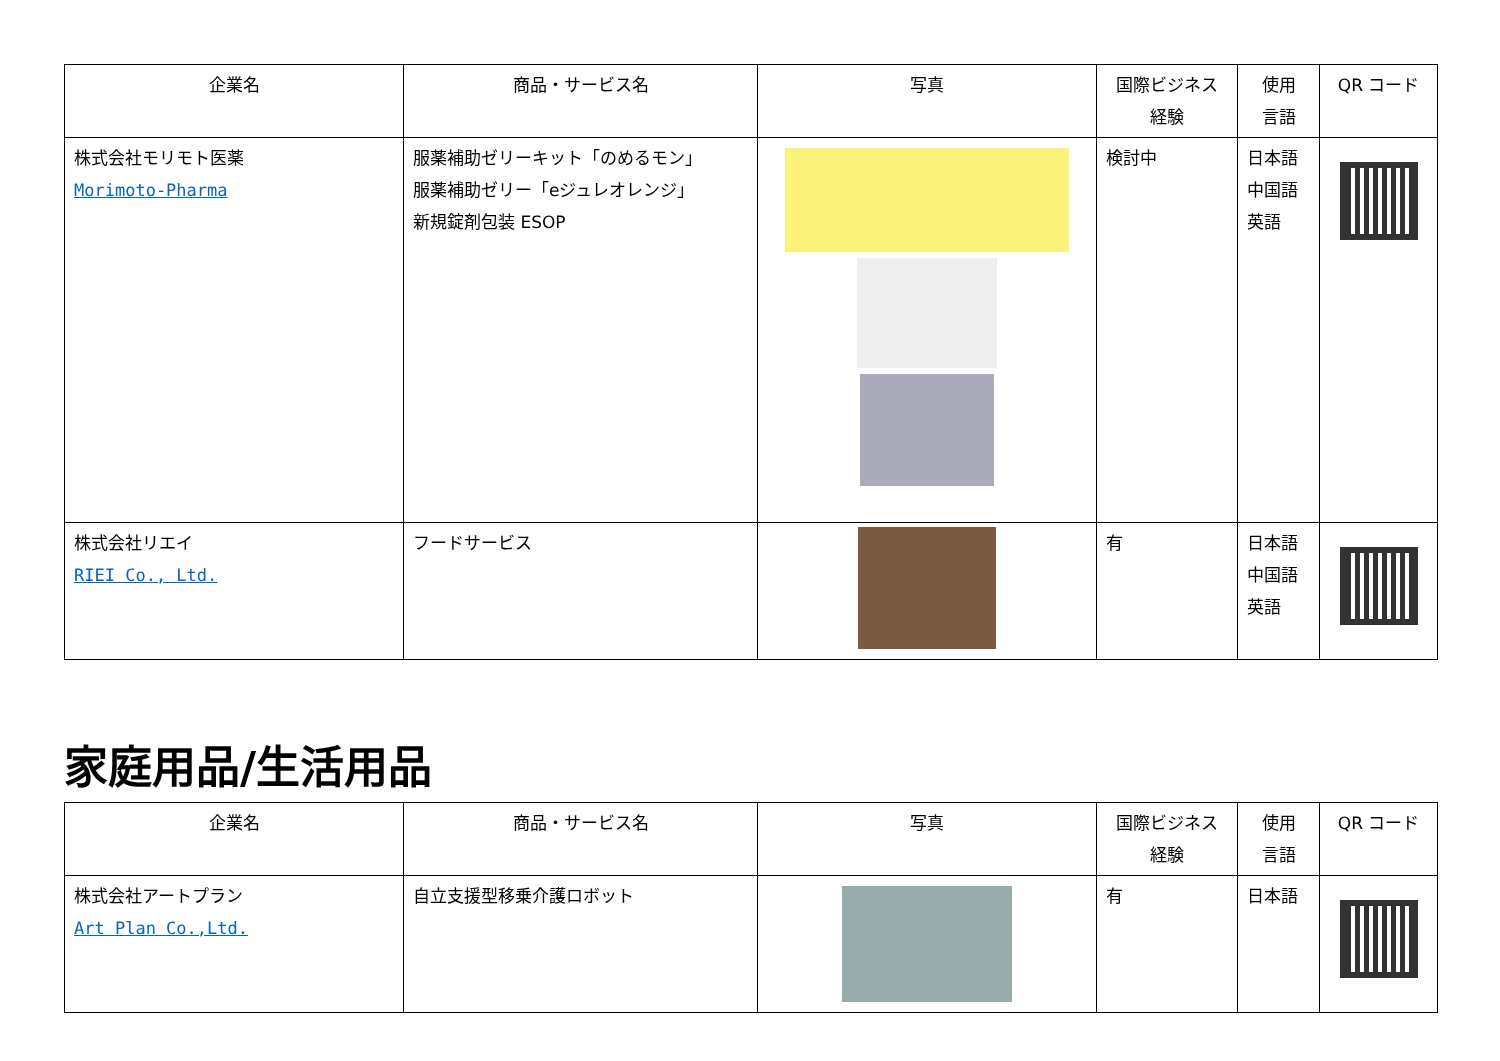| 企業名 | 商品・サービス名 | 写真 | 国際ビジネス 経験 | 使用 言語 | QR コード |
| --- | --- | --- | --- | --- | --- |
| 株式会社モリモト医薬 Morimoto-Pharma | 服薬補助ゼリーキット「のめるモン」 服薬補助ゼリー「eジュレオレンジ」 新規錠剤包装 ESOP | | 検討中 | 日本語 中国語 英語 | |
| 株式会社リエイ RIEI Co., Ltd. | フードサービス | | 有 | 日本語 中国語 英語 | |
家庭用品/生活用品
| 企業名 | 商品・サービス名 | 写真 | 国際ビジネス 経験 | 使用 言語 | QR コード |
| --- | --- | --- | --- | --- | --- |
| 株式会社アートプラン Art Plan Co.,Ltd. | 自立支援型移乗介護ロボット | | 有 | 日本語 | |